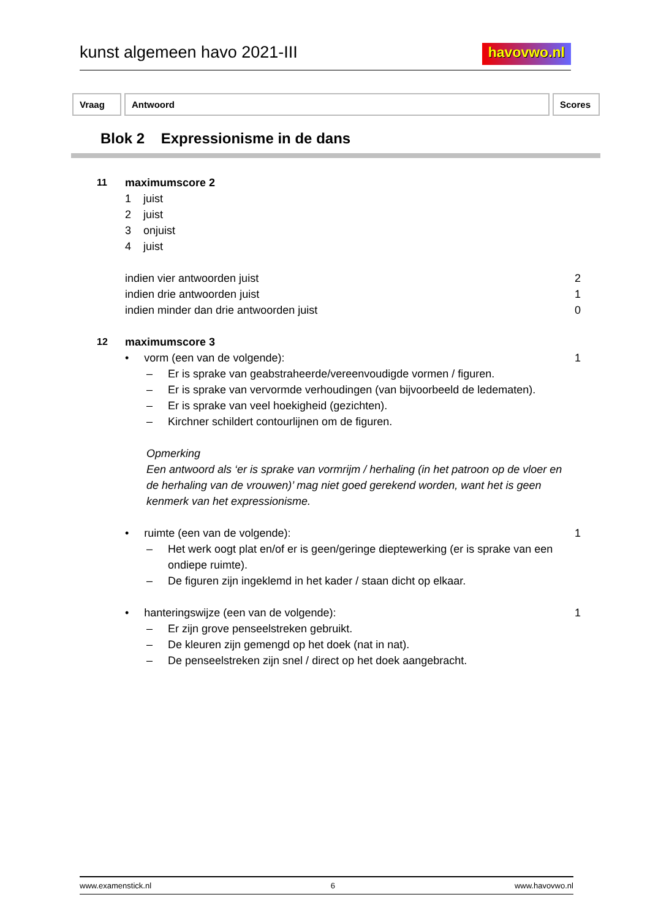kunst algemeen havo 2021-III havovwo.nl
Vraag Antwoord Scores
Blok 2 Expressionisme in de dans
11 maximumscore 2
1 juist
2 juist
3 onjuist
4 juist
indien vier antwoorden juist 2
indien drie antwoorden juist 1
indien minder dan drie antwoorden juist
0
12 maximumscore 3
• vorm (een van de volgende):
1
– Er is sprake van geabstraheerde/vereenvoudigde vormen / figuren.
– Er is sprake van vervormde verhoudingen (van bijvoorbeeld de ledematen).
– Er is sprake van veel hoekigheid (gezichten).
– Kirchner schildert contourlijnen om de figuren.
Opmerking
Een antwoord als ‘er is sprake van vormrijm / herhaling (in het patroon op de vloer en de herhaling van de vrouwen)’ mag niet goed gerekend worden, want het is geen kenmerk van het expressionisme.
• ruimte (een van de volgende):
1
– Het werk oogt plat en/of er is geen/geringe dieptewerking (er is sprake van een ondiepe ruimte).
– De figuren zijn ingeklemd in het kader / staan dicht op elkaar.
• hanteringswijze (een van de volgende):
1
– Er zijn grove penseelstreken gebruikt.
– De kleuren zijn gemengd op het doek (nat in nat).
– De penseelstreken zijn snel / direct op het doek aangebracht.
www.examenstick.nl 6 www.havovwo.nl